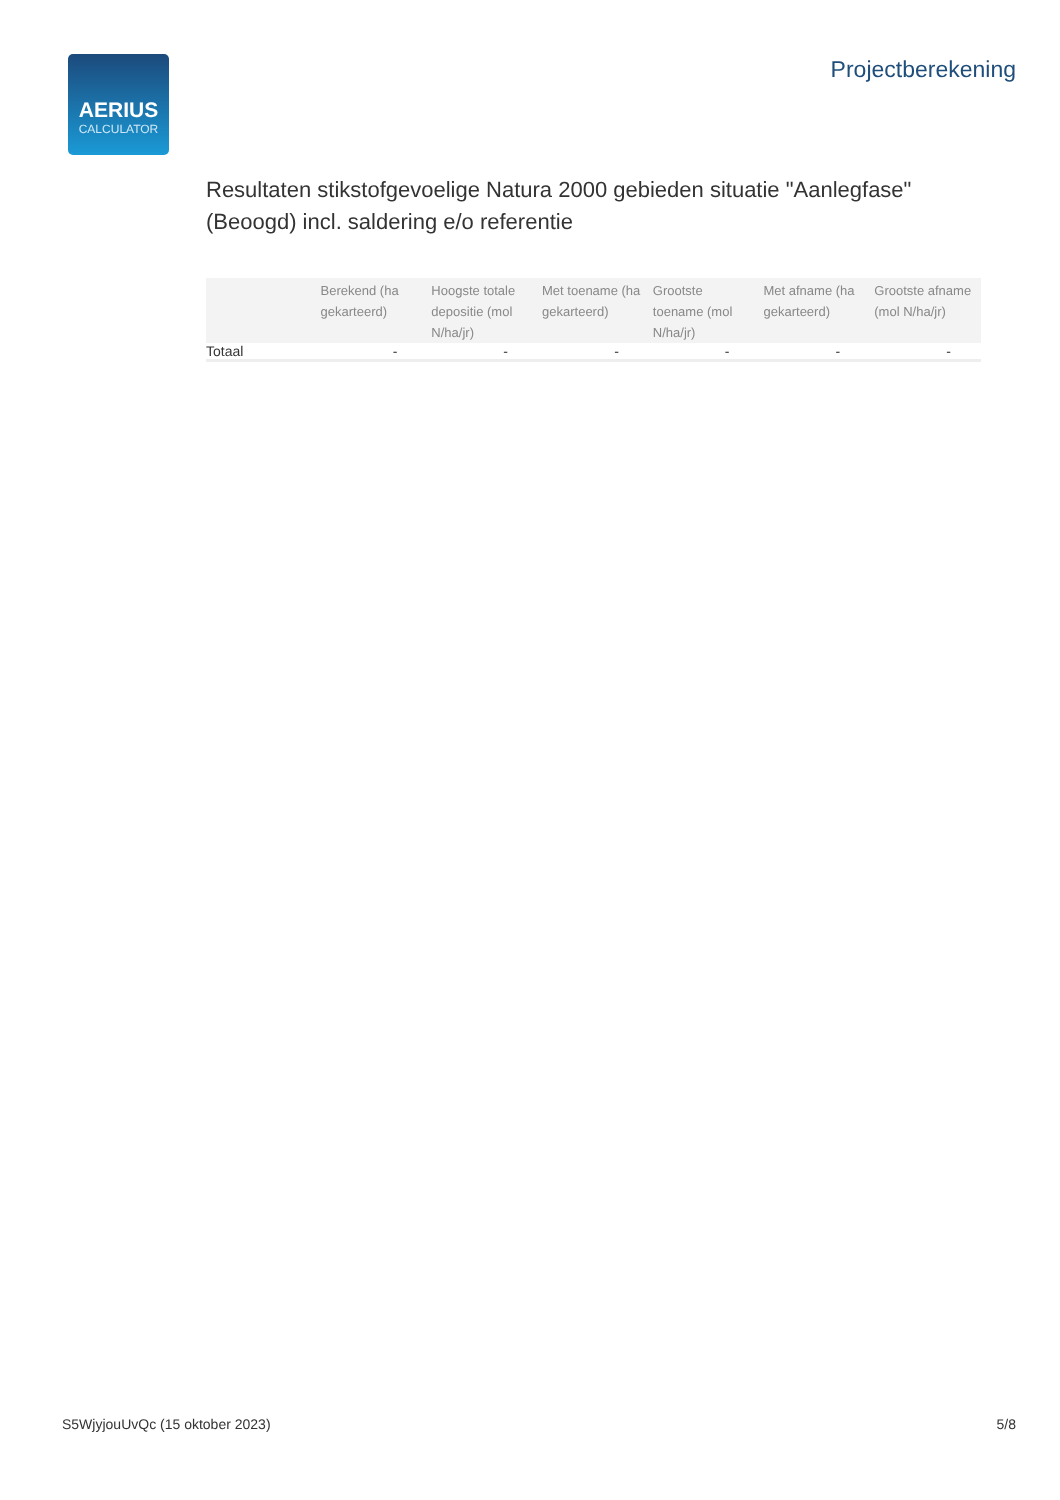AERIUS
CALCULATOR
Projectberekening
Resultaten stikstofgevoelige Natura 2000 gebieden situatie "Aanlegfase" (Beoogd) incl. saldering e/o referentie
| | Berekend (ha gekarteerd) | Hoogste totale depositie (mol N/ha/jr) | Met toename (ha gekarteerd) | Grootste toename (mol N/ha/jr) | Met afname (ha gekarteerd) | Grootste afname (mol N/ha/jr) |
| --- | --- | --- | --- | --- | --- | --- |
| Totaal | - | - | - | - | - | - |
S5WjyjouUvQc (15 oktober 2023) 5/8